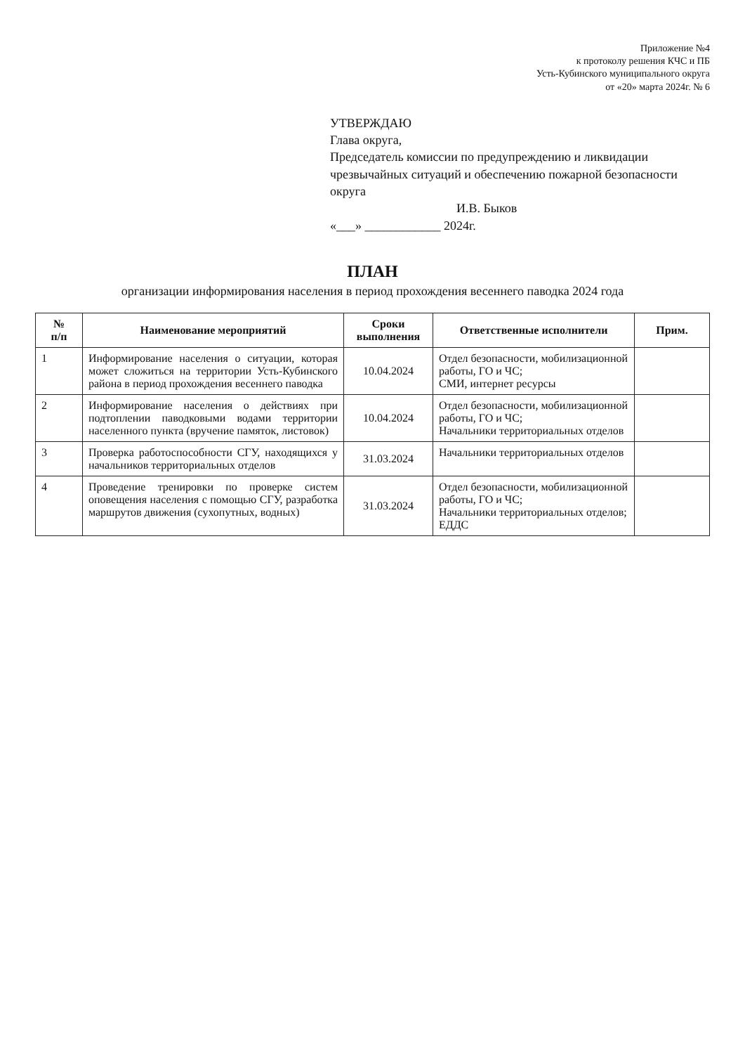Приложение №4
к протоколу решения КЧС и ПБ
Усть-Кубинского муниципального округа
от «20» марта 2024г. № 6
УТВЕРЖДАЮ
Глава округа,
Председатель комиссии по предупреждению и ликвидации чрезвычайных ситуаций и обеспечению пожарной безопасности округа
И.В. Быков
«___» ____________ 2024г.
ПЛАН
организации информирования населения в период прохождения весеннего паводка 2024 года
| № п/п | Наименование мероприятий | Сроки выполнения | Ответственные исполнители | Прим. |
| --- | --- | --- | --- | --- |
| 1 | Информирование населения о ситуации, которая может сложиться на территории Усть-Кубинского района в период прохождения весеннего паводка | 10.04.2024 | Отдел безопасности, мобилизационной работы, ГО и ЧС; СМИ, интернет ресурсы | |
| 2 | Информирование населения о действиях при подтоплении паводковыми водами территории населенного пункта (вручение памяток, листовок) | 10.04.2024 | Отдел безопасности, мобилизационной работы, ГО и ЧС; Начальники территориальных отделов | |
| 3 | Проверка работоспособности СГУ, находящихся у начальников территориальных отделов | 31.03.2024 | Начальники территориальных отделов | |
| 4 | Проведение тренировки по проверке систем оповещения населения с помощью СГУ, разработка маршрутов движения (сухопутных, водных) | 31.03.2024 | Отдел безопасности, мобилизационной работы, ГО и ЧС; Начальники территориальных отделов; ЕДДС | |